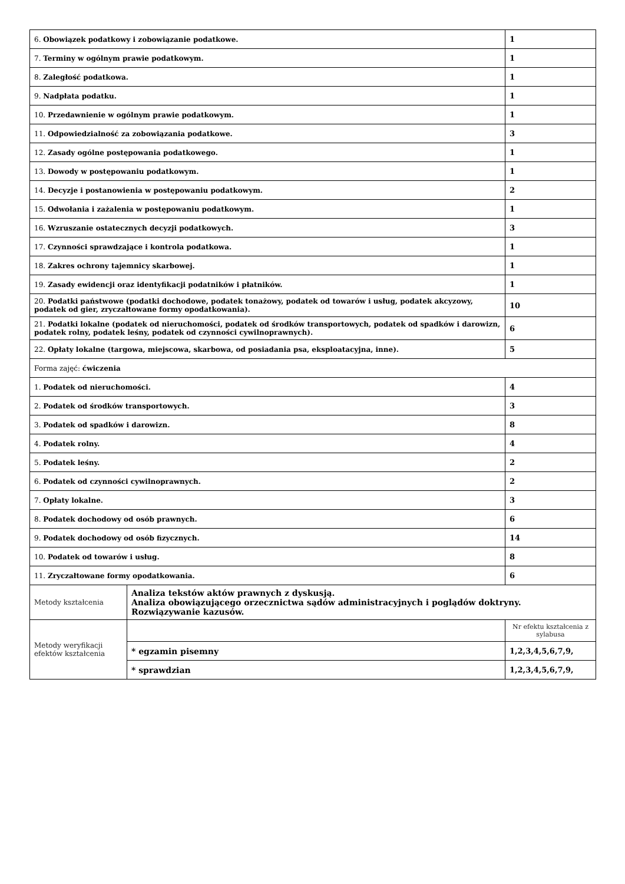| 6. Obowiązek podatkowy i zobowiązanie podatkowe. | | 1 |
| 7. Terminy w ogólnym prawie podatkowym. | | 1 |
| 8. Zaległość podatkowa. | | 1 |
| 9. Nadpłata podatku. | | 1 |
| 10. Przedawnienie w ogólnym prawie podatkowym. | | 1 |
| 11. Odpowiedzialność za zobowiązania podatkowe. | | 3 |
| 12. Zasady ogólne postępowania podatkowego. | | 1 |
| 13. Dowody w postępowaniu podatkowym. | | 1 |
| 14. Decyzje i postanowienia w postępowaniu podatkowym. | | 2 |
| 15. Odwołania i zażalenia w postępowaniu podatkowym. | | 1 |
| 16. Wzruszanie ostatecznych decyzji podatkowych. | | 3 |
| 17. Czynności sprawdzające i kontrola podatkowa. | | 1 |
| 18. Zakres ochrony tajemnicy skarbowej. | | 1 |
| 19. Zasady ewidencji oraz identyfikacji podatników i płatników. | | 1 |
| 20. Podatki państwowe (podatki dochodowe, podatek tonażowy, podatek od towarów i usług, podatek akcyzowy, podatek od gier, zryczałtowane formy opodatkowania). | | 10 |
| 21. Podatki lokalne (podatek od nieruchomości, podatek od środków transportowych, podatek od spadków i darowizn, podatek rolny, podatek leśny, podatek od czynności cywilnoprawnych). | | 6 |
| 22. Opłaty lokalne (targowa, miejscowa, skarbowa, od posiadania psa, eksploatacyjna, inne). | | 5 |
| Forma zajęć: ćwiczenia | | |
| 1. Podatek od nieruchomości. | | 4 |
| 2. Podatek od środków transportowych. | | 3 |
| 3. Podatek od spadków i darowizn. | | 8 |
| 4. Podatek rolny. | | 4 |
| 5. Podatek leśny. | | 2 |
| 6. Podatek od czynności cywilnoprawnych. | | 2 |
| 7. Opłaty lokalne. | | 3 |
| 8. Podatek dochodowy od osób prawnych. | | 6 |
| 9. Podatek dochodowy od osób fizycznych. | | 14 |
| 10. Podatek od towarów i usług. | | 8 |
| 11. Zryczałtowane formy opodatkowania. | | 6 |
| Metody kształcenia | Analiza tekstów aktów prawnych z dyskusją. Analiza obowiązującego orzecznictwa sądów administracyjnych i poglądów doktryny. Rozwiązywanie kazusów. | |
| Metody weryfikacji efektów kształcenia | | Nr efektu kształcenia z sylabusa |
| | * egzamin pisemny | 1,2,3,4,5,6,7,9, |
| | * sprawdzian | 1,2,3,4,5,6,7,9, |